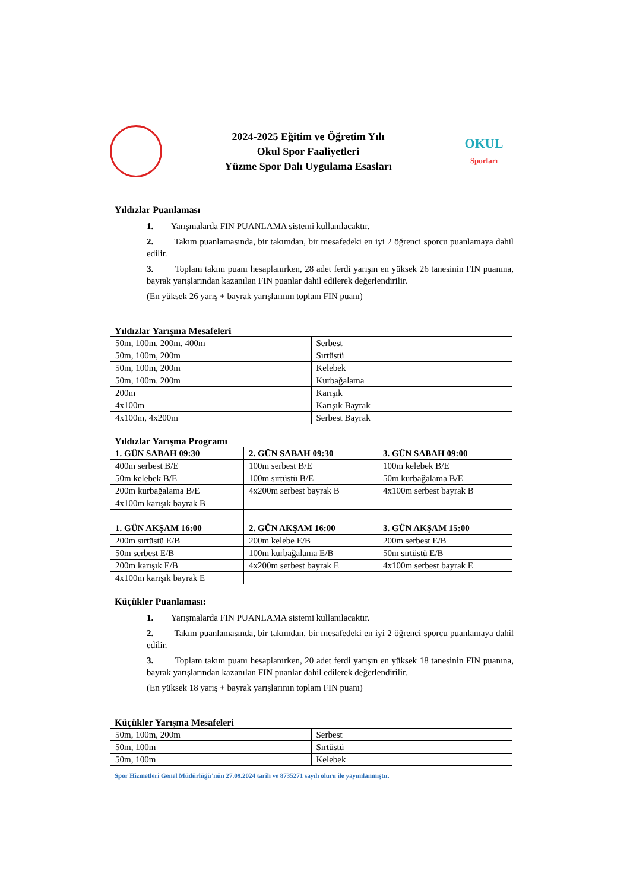2024-2025 Eğitim ve Öğretim Yılı
Okul Spor Faaliyetleri
Yüzme Spor Dalı Uygulama Esasları
OKUL
Sporları
Yıldızlar Puanlaması
1. Yarışmalarda FIN PUANLAMA sistemi kullanılacaktır.
2. Takım puanlamasında, bir takımdan, bir mesafedeki en iyi 2 öğrenci sporcu puanlamaya dahil edilir.
3. Toplam takım puanı hesaplanırken, 28 adet ferdi yarışın en yüksek 26 tanesinin FIN puanına, bayrak yarışlarından kazanılan FIN puanlar dahil edilerek değerlendirilir.
(En yüksek 26 yarış + bayrak yarışlarının toplam FIN puanı)
Yıldızlar Yarışma Mesafeleri
| 50m, 100m, 200m, 400m | Serbest |
| 50m, 100m, 200m | Sırtüstü |
| 50m, 100m, 200m | Kelebek |
| 50m, 100m, 200m | Kurbağalama |
| 200m | Karışık |
| 4x100m | Karışık Bayrak |
| 4x100m, 4x200m | Serbest Bayrak |
Yıldızlar Yarışma Programı
| 1. GÜN SABAH 09:30 | 2. GÜN SABAH 09:30 | 3. GÜN SABAH 09:00 |
| 400m serbest B/E | 100m serbest B/E | 100m kelebek B/E |
| 50m kelebek B/E | 100m sırtüstü B/E | 50m kurbağalama B/E |
| 200m kurbağalama B/E | 4x200m serbest bayrak B | 4x100m serbest bayrak B |
| 4x100m karışık bayrak B | | |
| 1. GÜN AKŞAM 16:00 | 2. GÜN AKŞAM 16:00 | 3. GÜN AKŞAM 15:00 |
| 200m sırtüstü E/B | 200m kelebe E/B | 200m serbest E/B |
| 50m serbest E/B | 100m kurbağalama E/B | 50m sırtüstü E/B |
| 200m karışık E/B | 4x200m serbest bayrak E | 4x100m serbest bayrak E |
| 4x100m karışık bayrak E | | |
Küçükler Puanlaması:
1. Yarışmalarda FIN PUANLAMA sistemi kullanılacaktır.
2. Takım puanlamasında, bir takımdan, bir mesafedeki en iyi 2 öğrenci sporcu puanlamaya dahil edilir.
3. Toplam takım puanı hesaplanırken, 20 adet ferdi yarışın en yüksek 18 tanesinin FIN puanına, bayrak yarışlarından kazanılan FIN puanlar dahil edilerek değerlendirilir.
(En yüksek 18 yarış + bayrak yarışlarının toplam FIN puanı)
Küçükler Yarışma Mesafeleri
| 50m, 100m, 200m | Serbest |
| 50m, 100m | Sırtüstü |
| 50m, 100m | Kelebek |
Spor Hizmetleri Genel Müdürlüğü’nün 27.09.2024 tarih ve 8735271 sayılı oluru ile yayımlanmıştır.